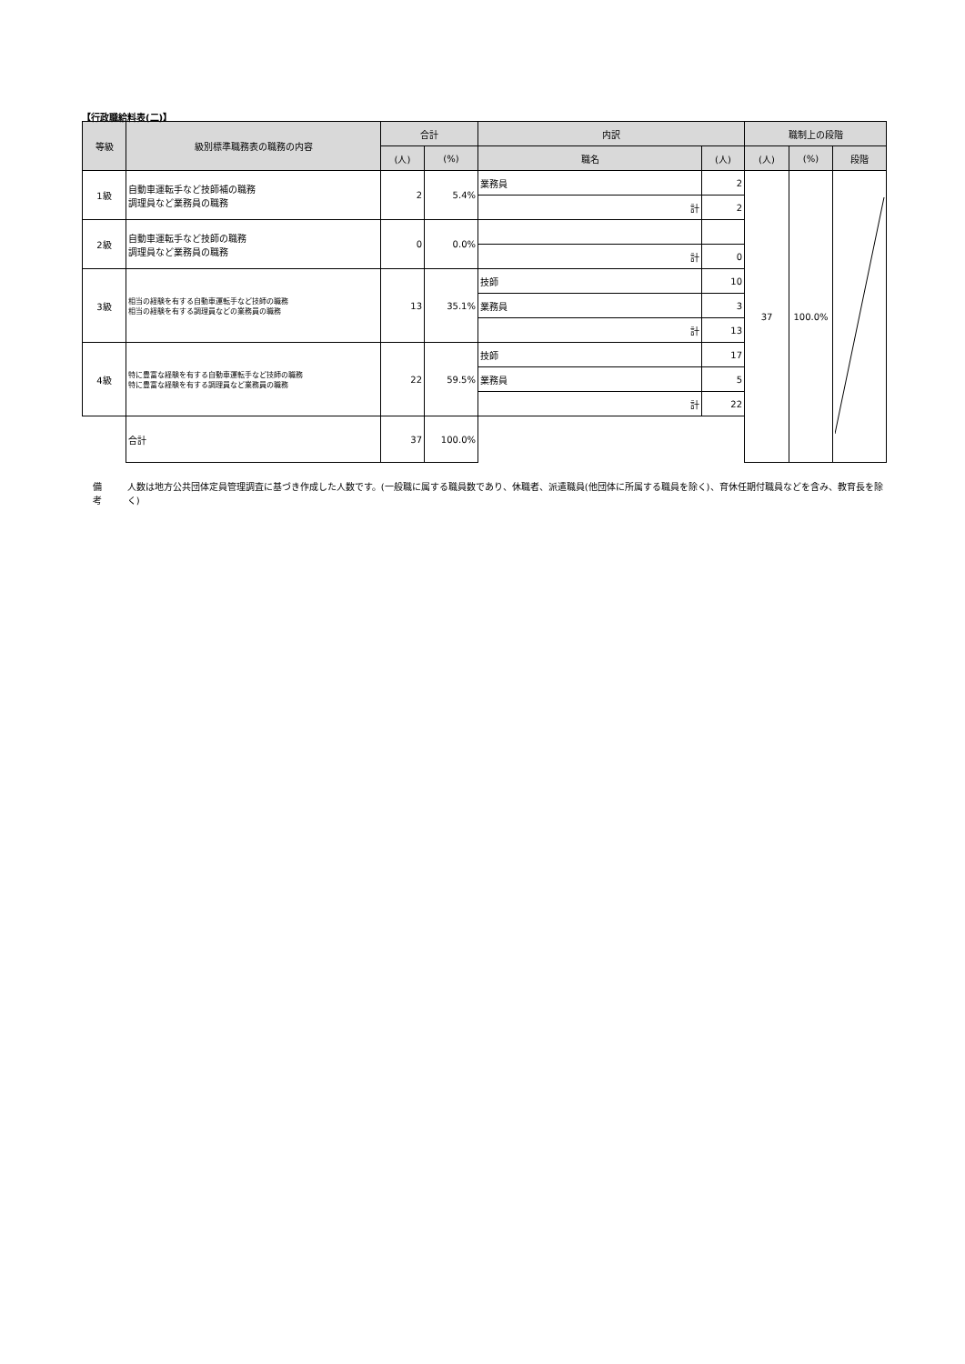【行政職給料表(二)】
| 等級 | 級別標準職務表の職務の内容 | 合計 | | 内訳 | | 職制上の段階 | | | | | |
| --- | --- | --- | --- | --- | --- | --- | --- | --- | --- | --- | --- |
| | | (人) | (%) | 職名 | (人) | (人) | (%) | 段階 | | | |
| 1級 | 自動車運転手など技師補の職務 調理員など業務員の職務 | 2 | 5.4% | 業務員 | 2 | 37 | 100.0% | | | | |
| | | | | 計 | 2 | | | | | | |
| 2級 | 自動車運転手など技師の職務 調理員など業務員の職務 | 0 | 0.0% | | | | | | | | |
| | | | | 計 | 0 | | | | | | |
| 3級 | 相当の経験を有する自動車運転手など技師の職務 相当の経験を有する調理員などの業務員の職務 | 13 | 35.1% | 技師 | 10 | | | | | | |
| | | | | 業務員 | 3 | | | | | | |
| | | | | 計 | 13 | | | | | | |
| 4級 | 特に豊富な経験を有する自動車運転手など技師の職務 特に豊富な経験を有する調理員など業務員の職務 | 22 | 59.5% | 技師 | 17 | | | | | | |
| | | | | 業務員 | 5 | | | | | | |
| | | | | 計 | 22 | | | | | | |
| | 合計 | 37 | 100.0% | | | | | | | | |
備考 人数は地方公共団体定員管理調査に基づき作成した人数です。(一般職に属する職員数であり、休職者、派遣職員(他団体に所属する職員を除く)、育休任期付職員などを含み、教育長を除く)